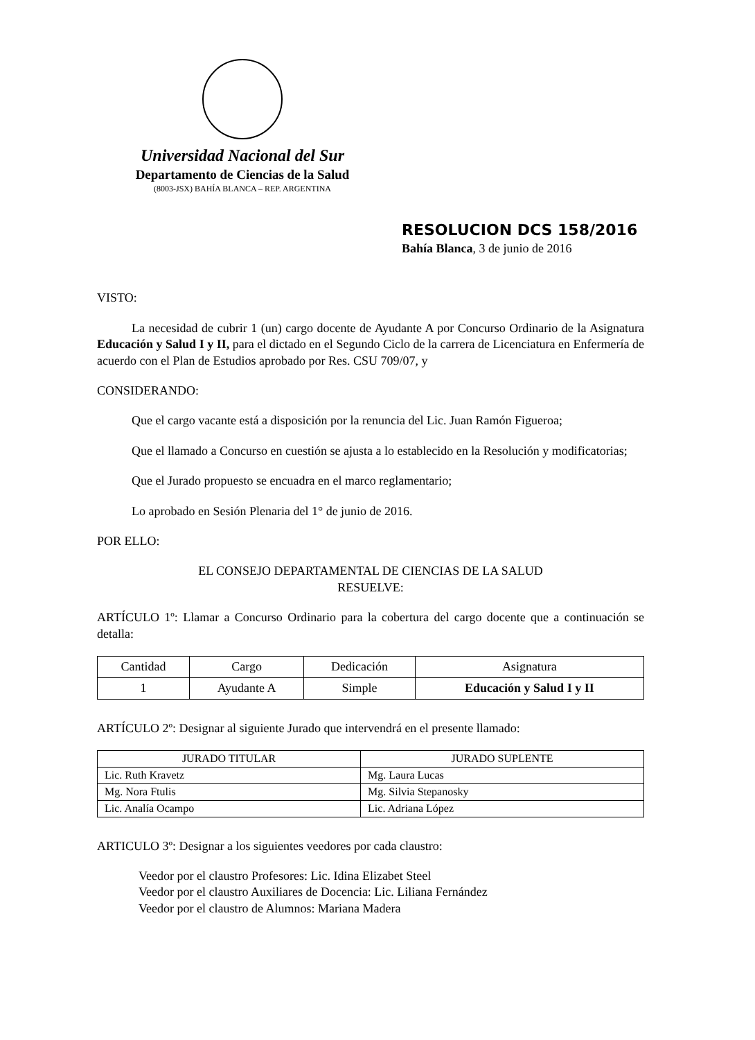Universidad Nacional del Sur
Departamento de Ciencias de la Salud
(8003-JSX) BAHÍA BLANCA – REP. ARGENTINA
RESOLUCION DCS 158/2016
Bahía Blanca, 3 de junio de 2016
VISTO:
La necesidad de cubrir 1 (un) cargo docente de Ayudante A por Concurso Ordinario de la Asignatura Educación y Salud I y II, para el dictado en el Segundo Ciclo de la carrera de Licenciatura en Enfermería de acuerdo con el Plan de Estudios aprobado por Res. CSU 709/07, y
CONSIDERANDO:
Que el cargo vacante está a disposición por la renuncia del Lic. Juan Ramón Figueroa;
Que el llamado a Concurso en cuestión se ajusta a lo establecido en la Resolución y modificatorias;
Que el Jurado propuesto se encuadra en el marco reglamentario;
Lo aprobado en Sesión Plenaria del 1° de junio de 2016.
POR ELLO:
EL CONSEJO DEPARTAMENTAL DE CIENCIAS DE LA SALUD
RESUELVE:
ARTÍCULO 1º: Llamar a Concurso Ordinario para la cobertura del cargo docente que a continuación se detalla:
| Cantidad | Cargo | Dedicación | Asignatura |
| --- | --- | --- | --- |
| 1 | Ayudante A | Simple | Educación y Salud I y II |
ARTÍCULO 2º: Designar al siguiente Jurado que intervendrá en el presente llamado:
| JURADO TITULAR | JURADO SUPLENTE |
| --- | --- |
| Lic. Ruth Kravetz | Mg. Laura Lucas |
| Mg. Nora Ftulis | Mg. Silvia Stepanosky |
| Lic. Analía Ocampo | Lic. Adriana López |
ARTICULO 3º: Designar a los siguientes veedores por cada claustro:
Veedor por el claustro Profesores: Lic. Idina Elizabet Steel
Veedor por el claustro Auxiliares de Docencia: Lic. Liliana Fernández
Veedor por el claustro de Alumnos: Mariana Madera